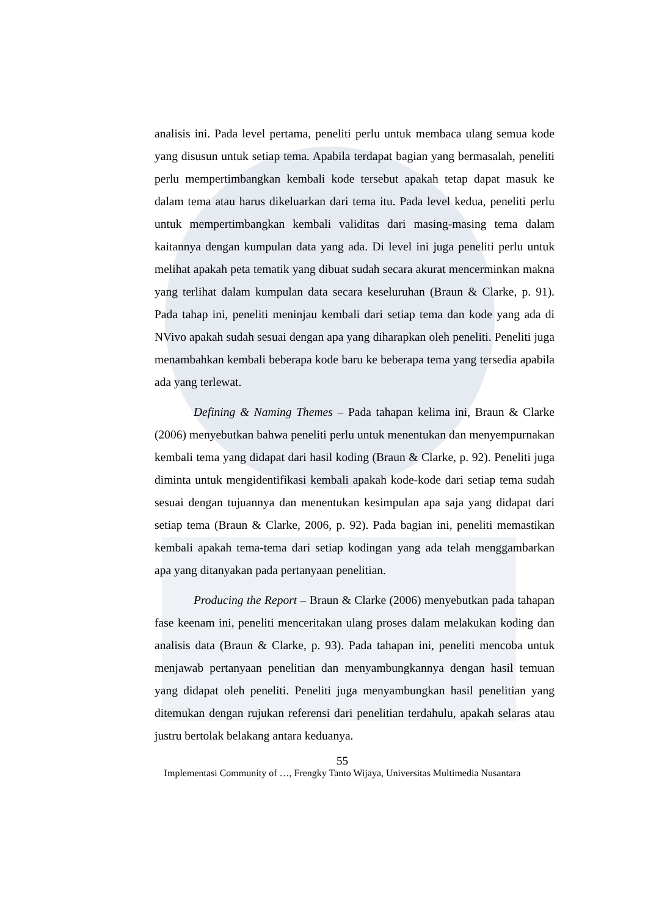analisis ini. Pada level pertama, peneliti perlu untuk membaca ulang semua kode yang disusun untuk setiap tema. Apabila terdapat bagian yang bermasalah, peneliti perlu mempertimbangkan kembali kode tersebut apakah tetap dapat masuk ke dalam tema atau harus dikeluarkan dari tema itu. Pada level kedua, peneliti perlu untuk mempertimbangkan kembali validitas dari masing-masing tema dalam kaitannya dengan kumpulan data yang ada. Di level ini juga peneliti perlu untuk melihat apakah peta tematik yang dibuat sudah secara akurat mencerminkan makna yang terlihat dalam kumpulan data secara keseluruhan (Braun & Clarke, p. 91). Pada tahap ini, peneliti meninjau kembali dari setiap tema dan kode yang ada di NVivo apakah sudah sesuai dengan apa yang diharapkan oleh peneliti. Peneliti juga menambahkan kembali beberapa kode baru ke beberapa tema yang tersedia apabila ada yang terlewat.
Defining & Naming Themes – Pada tahapan kelima ini, Braun & Clarke (2006) menyebutkan bahwa peneliti perlu untuk menentukan dan menyempurnakan kembali tema yang didapat dari hasil koding (Braun & Clarke, p. 92). Peneliti juga diminta untuk mengidentifikasi kembali apakah kode-kode dari setiap tema sudah sesuai dengan tujuannya dan menentukan kesimpulan apa saja yang didapat dari setiap tema (Braun & Clarke, 2006, p. 92). Pada bagian ini, peneliti memastikan kembali apakah tema-tema dari setiap kodingan yang ada telah menggambarkan apa yang ditanyakan pada pertanyaan penelitian.
Producing the Report – Braun & Clarke (2006) menyebutkan pada tahapan fase keenam ini, peneliti menceritakan ulang proses dalam melakukan koding dan analisis data (Braun & Clarke, p. 93). Pada tahapan ini, peneliti mencoba untuk menjawab pertanyaan penelitian dan menyambungkannya dengan hasil temuan yang didapat oleh peneliti. Peneliti juga menyambungkan hasil penelitian yang ditemukan dengan rujukan referensi dari penelitian terdahulu, apakah selaras atau justru bertolak belakang antara keduanya.
55
Implementasi Community of …, Frengky Tanto Wijaya, Universitas Multimedia Nusantara